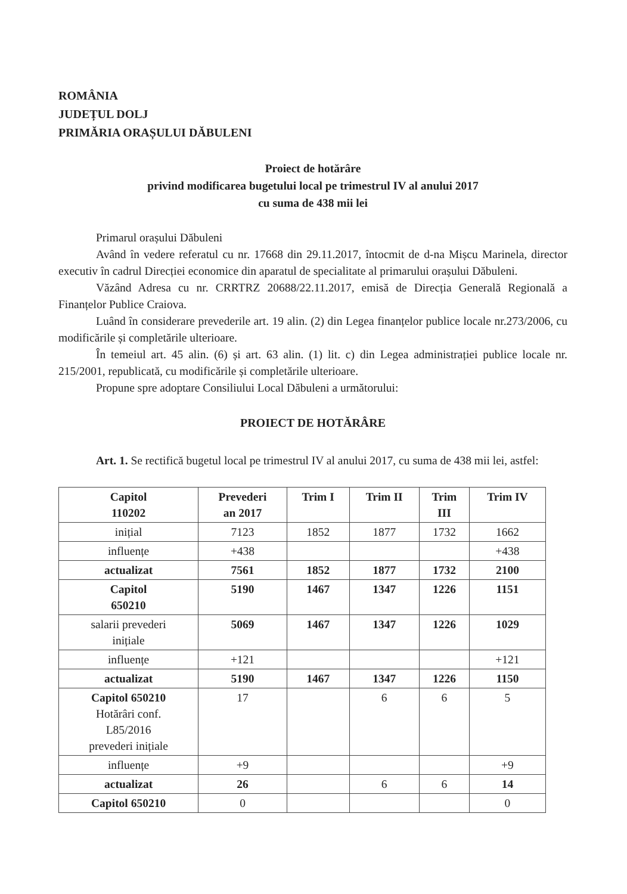ROMÂNIA
JUDEȚUL DOLJ
PRIMĂRIA ORAȘULUI DĂBULENI
Proiect de hotărâre
privind modificarea bugetului local pe trimestrul IV al anului 2017
cu suma de 438 mii lei
Primarul orașului Dăbuleni
Având în vedere referatul cu nr. 17668 din 29.11.2017, întocmit de d-na Mișcu Marinela, director executiv în cadrul Direcției economice din aparatul de specialitate al primarului orașului Dăbuleni.
Văzând Adresa cu nr. CRRTRZ 20688/22.11.2017, emisă de Direcția Generală Regională a Finanțelor Publice Craiova.
Luând în considerare prevederile art. 19 alin. (2) din Legea finanțelor publice locale nr.273/2006, cu modificările și completările ulterioare.
În temeiul art. 45 alin. (6) și art. 63 alin. (1) lit. c) din Legea administrației publice locale nr. 215/2001, republicată, cu modificările și completările ulterioare.
Propune spre adoptare Consiliului Local Dăbuleni a următorului:
PROIECT DE HOTĂRÂRE
Art. 1. Se rectifică bugetul local pe trimestrul IV al anului 2017, cu suma de 438 mii lei, astfel:
| Capitol 110202 | Prevederi an 2017 | Trim I | Trim II | Trim III | Trim IV |
| --- | --- | --- | --- | --- | --- |
| inițial | 7123 | 1852 | 1877 | 1732 | 1662 |
| influențe | +438 | | | | +438 |
| actualizat | 7561 | 1852 | 1877 | 1732 | 2100 |
| Capitol 650210 | 5190 | 1467 | 1347 | 1226 | 1151 |
| salarii prevederi inițiale | 5069 | 1467 | 1347 | 1226 | 1029 |
| influențe | +121 | | | | +121 |
| actualizat | 5190 | 1467 | 1347 | 1226 | 1150 |
| Capitol 650210 Hotărâri conf. L85/2016 prevederi inițiale | 17 | | 6 | 6 | 5 |
| influențe | +9 | | | | +9 |
| actualizat | 26 | | 6 | 6 | 14 |
| Capitol 650210 | 0 | | | | 0 |